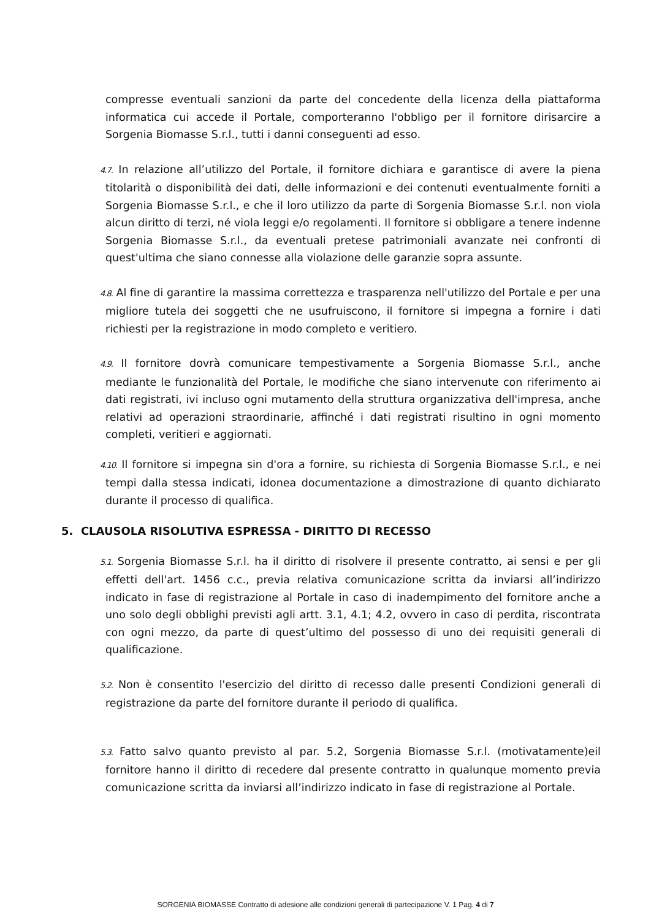compresse eventuali sanzioni da parte del concedente della licenza della piattaforma informatica cui accede il Portale, comporteranno l'obbligo per il fornitore dirisarcire a Sorgenia Biomasse S.r.l., tutti i danni conseguenti ad esso.
4.7. In relazione all’utilizzo del Portale, il fornitore dichiara e garantisce di avere la piena titolarità o disponibilità dei dati, delle informazioni e dei contenuti eventualmente forniti a Sorgenia Biomasse S.r.l., e che il loro utilizzo da parte di Sorgenia Biomasse S.r.l. non viola alcun diritto di terzi, né viola leggi e/o regolamenti. Il fornitore si obbligare a tenere indenne Sorgenia Biomasse S.r.l., da eventuali pretese patrimoniali avanzate nei confronti di quest'ultima che siano connesse alla violazione delle garanzie sopra assunte.
4.8. Al fine di garantire la massima correttezza e trasparenza nell'utilizzo del Portale e per una migliore tutela dei soggetti che ne usufruiscono, il fornitore si impegna a fornire i dati richiesti per la registrazione in modo completo e veritiero.
4.9. Il fornitore dovrà comunicare tempestivamente a Sorgenia Biomasse S.r.l., anche mediante le funzionalità del Portale, le modifiche che siano intervenute con riferimento ai dati registrati, ivi incluso ogni mutamento della struttura organizzativa dell'impresa, anche relativi ad operazioni straordinarie, affinché i dati registrati risultino in ogni momento completi, veritieri e aggiornati.
4.10. Il fornitore si impegna sin d'ora a fornire, su richiesta di Sorgenia Biomasse S.r.l., e nei tempi dalla stessa indicati, idonea documentazione a dimostrazione di quanto dichiarato durante il processo di qualifica.
5. CLAUSOLA RISOLUTIVA ESPRESSA - DIRITTO DI RECESSO
5.1. Sorgenia Biomasse S.r.l. ha il diritto di risolvere il presente contratto, ai sensi e per gli effetti dell'art. 1456 c.c., previa relativa comunicazione scritta da inviarsi all’indirizzo indicato in fase di registrazione al Portale in caso di inadempimento del fornitore anche a uno solo degli obblighi previsti agli artt. 3.1, 4.1; 4.2, ovvero in caso di perdita, riscontrata con ogni mezzo, da parte di quest’ultimo del possesso di uno dei requisiti generali di qualificazione.
5.2. Non è consentito l'esercizio del diritto di recesso dalle presenti Condizioni generali di registrazione da parte del fornitore durante il periodo di qualifica.
5.3. Fatto salvo quanto previsto al par. 5.2, Sorgenia Biomasse S.r.l. (motivatamente)eil fornitore hanno il diritto di recedere dal presente contratto in qualunque momento previa comunicazione scritta da inviarsi all’indirizzo indicato in fase di registrazione al Portale.
SORGENIA BIOMASSE Contratto di adesione alle condizioni generali di partecipazione V. 1 Pag. 4 di 7